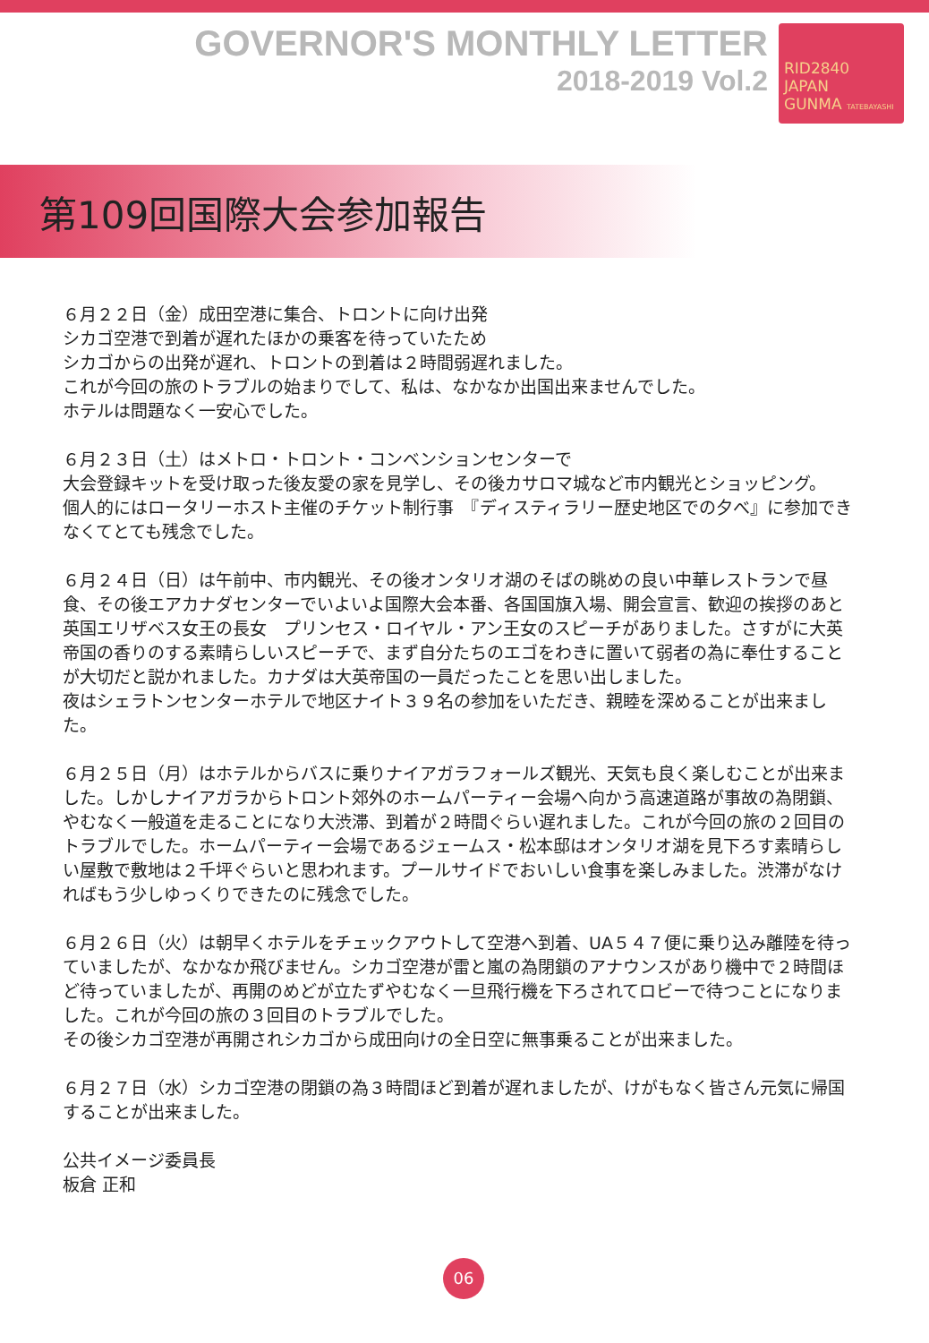GOVERNOR'S MONTHLY LETTER
2018-2019 Vol.2
RID2840
JAPAN
GUNMA TATEBAYASHI
第109回国際大会参加報告
６月２２日（金）成田空港に集合、トロントに向け出発
シカゴ空港で到着が遅れたほかの乗客を待っていたため
シカゴからの出発が遅れ、トロントの到着は２時間弱遅れました。
これが今回の旅のトラブルの始まりでして、私は、なかなか出国出来ませんでした。
ホテルは問題なく一安心でした。
６月２３日（土）はメトロ・トロント・コンベンションセンターで
大会登録キットを受け取った後友愛の家を見学し、その後カサロマ城など市内観光とショッピング。
個人的にはロータリーホスト主催のチケット制行事　『ディスティラリー歴史地区での夕べ』に参加できなくてとても残念でした。
６月２４日（日）は午前中、市内観光、その後オンタリオ湖のそばの眺めの良い中華レストランで昼食、その後エアカナダセンターでいよいよ国際大会本番、各国国旗入場、開会宣言、歓迎の挨拶のあと英国エリザベス女王の長女　プリンセス・ロイヤル・アン王女のスピーチがありました。さすがに大英帝国の香りのする素晴らしいスピーチで、まず自分たちのエゴをわきに置いて弱者の為に奉仕することが大切だと説かれました。カナダは大英帝国の一員だったことを思い出しました。
夜はシェラトンセンターホテルで地区ナイト３９名の参加をいただき、親睦を深めることが出来ました。
６月２５日（月）はホテルからバスに乗りナイアガラフォールズ観光、天気も良く楽しむことが出来ました。しかしナイアガラからトロント郊外のホームパーティー会場へ向かう高速道路が事故の為閉鎖、やむなく一般道を走ることになり大渋滞、到着が２時間ぐらい遅れました。これが今回の旅の２回目のトラブルでした。ホームパーティー会場であるジェームス・松本邸はオンタリオ湖を見下ろす素晴らしい屋敷で敷地は２千坪ぐらいと思われます。プールサイドでおいしい食事を楽しみました。渋滞がなければもう少しゆっくりできたのに残念でした。
６月２６日（火）は朝早くホテルをチェックアウトして空港へ到着、UA５４７便に乗り込み離陸を待っていましたが、なかなか飛びません。シカゴ空港が雷と嵐の為閉鎖のアナウンスがあり機中で２時間ほど待っていましたが、再開のめどが立たずやむなく一旦飛行機を下ろされてロビーで待つことになりました。これが今回の旅の３回目のトラブルでした。
その後シカゴ空港が再開されシカゴから成田向けの全日空に無事乗ることが出来ました。
６月２７日（水）シカゴ空港の閉鎖の為３時間ほど到着が遅れましたが、けがもなく皆さん元気に帰国することが出来ました。
公共イメージ委員長
板倉 正和
06